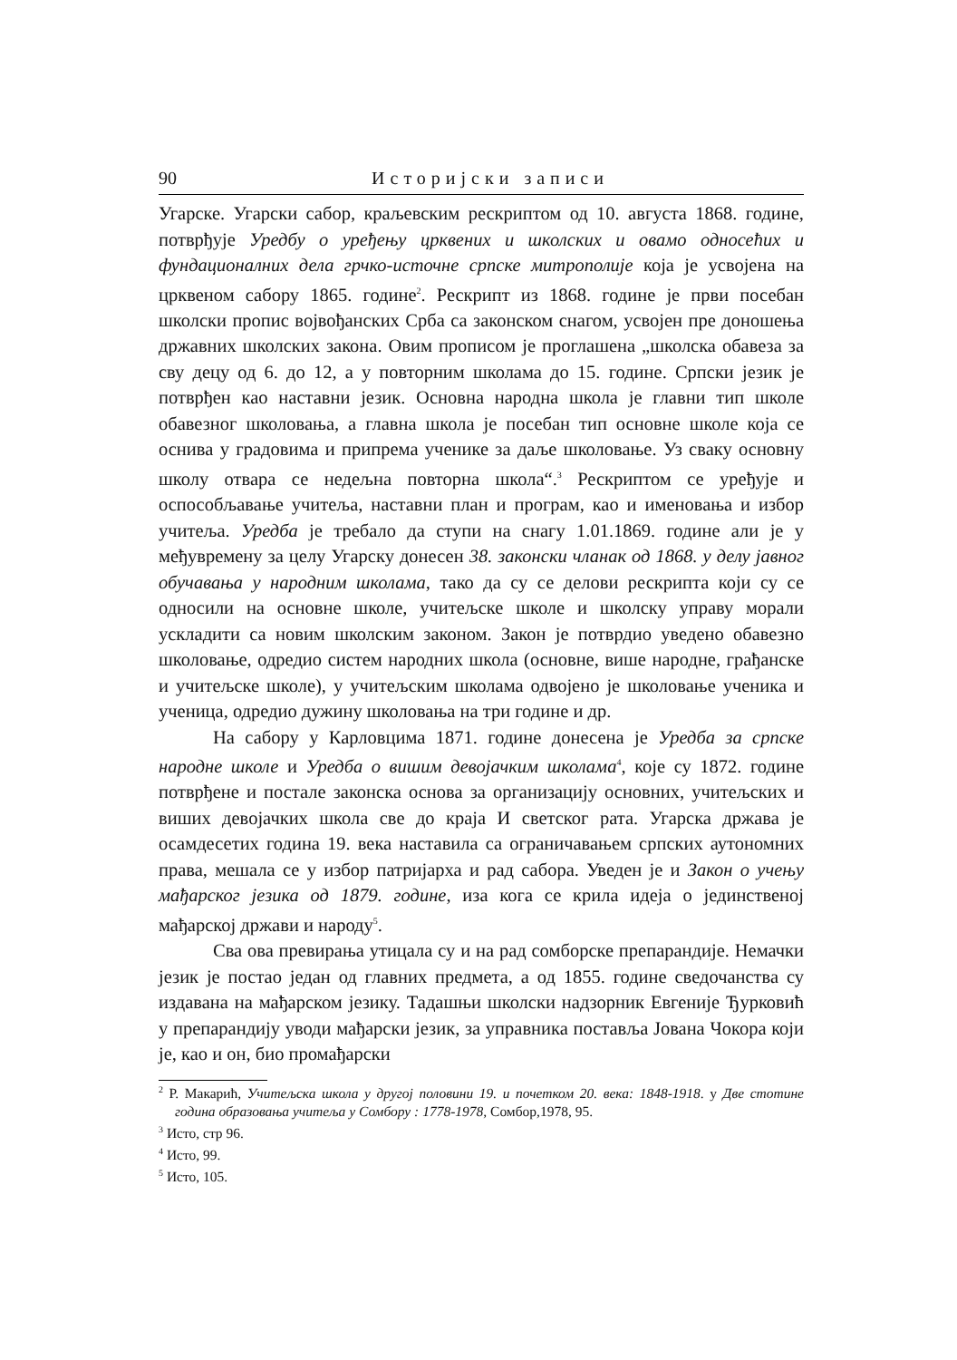90 Историјски записи
Угарске. Угарски сабор, краљевским рескриптом од 10. августа 1868. године, потврђује Уредбу о уређењу црквених и школских и овамо односећих и фундационалних дела грчко-источне српске митрополије која је усвојена на црквеном сабору 1865. године<sup>2</sup>. Рескрипт из 1868. године је први посебан школски пропис војвођанских Срба са законском снагом, усвојен пре доношења државних школских закона. Овим прописом је проглашена „школска обавеза за сву децу од 6. до 12, а у повторним школама до 15. године. Српски језик је потврђен као наставни језик. Основна народна школа је главни тип школе обавезног школовања, а главна школа је посебан тип основне школе која се оснива у градовима и припрема ученике за даље школовање. Уз сваку основну школу отвара се недељна повторна школа“.<sup>3</sup> Рескриптом се уређује и оспособљавање учитеља, наставни план и програм, као и именовања и избор учитеља. Уредба је требало да ступи на снагу 1.01.1869. године али је у међувремену за целу Угарску донесен 38. законски чланак од 1868. у делу јавног обучавања у народним школама, тако да су се делови рескрипта који су се односили на основне школе, учитељске школе и школску управу морали ускладити са новим школским законом. Закон је потврдио уведено обавезно школовање, одредио систем народних школа (основне, више народне, грађанске и учитељске школе), у учитељским школама одвојено је школовање ученика и ученица, одредио дужину школовања на три године и др.
На сабору у Карловцима 1871. године донесена је Уредба за српске народне школе и Уредба о вишим девојачким школама<sup>4</sup>, које су 1872. године потврђене и постале законска основа за организацију основних, учитељских и виших девојачких школа све до краја И светског рата. Угарска држава је осамдесетих година 19. века наставила са ограничавањем српских аутономних права, мешала се у избор патријарха и рад сабора. Уведен је и Закон о учењу мађарског језика од 1879. године, иза кога се крила идеја о јединственој мађарској држави и народу<sup>5</sup>.
Сва ова превирања утицала су и на рад сомборске препарандије. Немачки језик је постао један од главних предмета, а од 1855. године сведочанства су издавана на мађарском језику. Тадашњи школски надзорник Евгеније Ђурковић у препарандију уводи мађарски језик, за управника поставља Јована Чокора који је, као и он, био промађарски
<sup>2</sup> Р. Макарић, Учитељска школа у другој половини 19. и почетком 20. века: 1848-1918. у Две стотине година образовања учитеља у Сомбору : 1778-1978, Сомбор,1978, 95.
<sup>3</sup> Исто, стр 96.
<sup>4</sup> Исто, 99.
<sup>5</sup> Исто, 105.